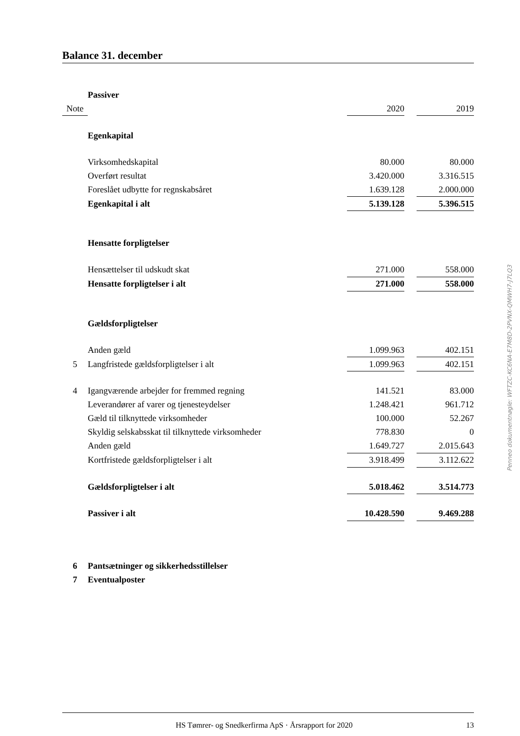Balance 31. december
| | Passiver | | | |
| Note | | 2020 | | 2019 |
| | Egenkapital | | | |
| | Virksomhedskapital | 80.000 | | 80.000 |
| | Overført resultat | 3.420.000 | | 3.316.515 |
| | Foreslået udbytte for regnskabsåret | 1.639.128 | | 2.000.000 |
| | Egenkapital i alt | 5.139.128 | | 5.396.515 |
| | Hensatte forpligtelser | | | |
| | Hensættelser til udskudt skat | 271.000 | | 558.000 |
| | Hensatte forpligtelser i alt | 271.000 | | 558.000 |
| | Gældsforpligtelser | | | |
| | Anden gæld | 1.099.963 | | 402.151 |
| 5 | Langfristede gældsforpligtelser i alt | 1.099.963 | | 402.151 |
| 4 | Igangværende arbejder for fremmed regning | 141.521 | | 83.000 |
| | Leverandører af varer og tjenesteydelser | 1.248.421 | | 961.712 |
| | Gæld til tilknyttede virksomheder | 100.000 | | 52.267 |
| | Skyldig selskabsskat til tilknyttede virksomheder | 778.830 | | 0 |
| | Anden gæld | 1.649.727 | | 2.015.643 |
| | Kortfristede gældsforpligtelser i alt | 3.918.499 | | 3.112.622 |
| | Gældsforpligtelser i alt | 5.018.462 | | 3.514.773 |
| | Passiver i alt | 10.428.590 | | 9.469.288 |
| 6 | Pantsætninger og sikkerhedsstillelser | | | |
| 7 | Eventualposter | | | |
Penneo dokumentnøgle: WFTZC-KC6NA-E7M8D-2PVNX-QMWH7-J7LQ3
HS Tømrer- og Snedkerfirma ApS · Årsrapport for 2020 13